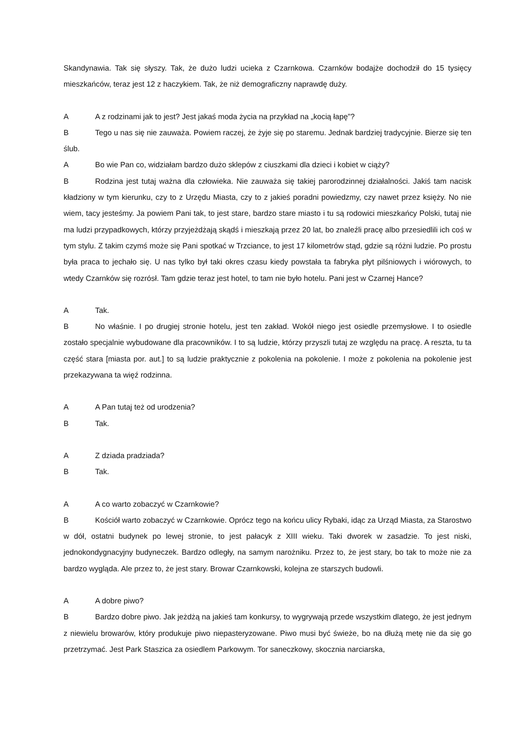Skandynawia. Tak się słyszy. Tak, że dużo ludzi ucieka z Czarnkowa. Czarnków bodajże dochodził do 15 tysięcy mieszkańców, teraz jest 12 z haczykiem. Tak, że niż demograficzny naprawdę duży.
A A z rodzinami jak to jest? Jest jakaś moda życia na przykład na „kocią łapę”?
B Tego u nas się nie zauważa. Powiem raczej, że żyje się po staremu. Jednak bardziej tradycyjnie. Bierze się ten ślub.
A Bo wie Pan co, widziałam bardzo dużo sklepów z ciuszkami dla dzieci i kobiet w ciąży?
B Rodzina jest tutaj ważna dla człowieka. Nie zauważa się takiej parorodzinnej działalności. Jakiś tam nacisk kładziony w tym kierunku, czy to z Urzędu Miasta, czy to z jakieś poradni powiedzmy, czy nawet przez księży. No nie wiem, tacy jesteśmy. Ja powiem Pani tak, to jest stare, bardzo stare miasto i tu są rodowici mieszkańcy Polski, tutaj nie ma ludzi przypadkowych, którzy przyjeżdżają skądś i mieszkają przez 20 lat, bo znaleźli pracę albo przesiedlili ich coś w tym stylu. Z takim czymś może się Pani spotkać w Trzciance, to jest 17 kilometrów stąd, gdzie są różni ludzie. Po prostu była praca to jechało się. U nas tylko był taki okres czasu kiedy powstała ta fabryka płyt pilśniowych i wiórowych, to wtedy Czarnków się rozrósł. Tam gdzie teraz jest hotel, to tam nie było hotelu. Pani jest w Czarnej Hance?
A Tak.
B No właśnie. I po drugiej stronie hotelu, jest ten zakład. Wokół niego jest osiedle przemysłowe. I to osiedle zostało specjalnie wybudowane dla pracowników. I to są ludzie, którzy przyszli tutaj ze względu na pracę. A reszta, tu ta część stara [miasta por. aut.] to są ludzie praktycznie z pokolenia na pokolenie. I może z pokolenia na pokolenie jest przekazywana ta więź rodzinna.
A A Pan tutaj też od urodzenia?
B Tak.
A Z dziada pradziada?
B Tak.
A A co warto zobaczyć w Czarnkowie?
B Kościół warto zobaczyć w Czarnkowie. Oprócz tego na końcu ulicy Rybaki, idąc za Urząd Miasta, za Starostwo w dół, ostatni budynek po lewej stronie, to jest pałacyk z XIII wieku. Taki dworek w zasadzie. To jest niski, jednokondygnacyjny budyneczek. Bardzo odległy, na samym narożniku. Przez to, że jest stary, bo tak to może nie za bardzo wygląda. Ale przez to, że jest stary. Browar Czarnkowski, kolejna ze starszych budowli.
A A dobre piwo?
B Bardzo dobre piwo. Jak jeżdżą na jakieś tam konkursy, to wygrywają przede wszystkim dlatego, że jest jednym z niewielu browarów, który produkuje piwo niepasteryzowane. Piwo musi być świeże, bo na dłużą metę nie da się go przetrzymać. Jest Park Staszica za osiedlem Parkowym. Tor saneczkowy, skocznia narciarska,